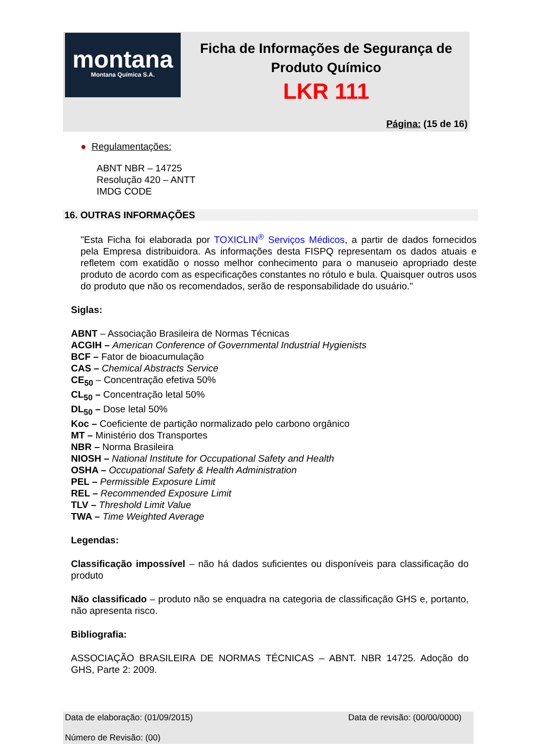montana
Montana Química S.A.
Ficha de Informações de Segurança de
Produto Químico
LKR 111
Página: (15 de 16)
● Regulamentações:
ABNT NBR – 14725
Resolução 420 – ANTT
IMDG CODE
16. OUTRAS INFORMAÇÕES
"Esta Ficha foi elaborada por TOXICLIN<sup>®</sup> Serviços Médicos, a partir de dados fornecidos pela Empresa distribuidora. As informações desta FISPQ representam os dados atuais e refletem com exatidão o nosso melhor conhecimento para o manuseio apropriado deste produto de acordo com as especificações constantes no rótulo e bula. Quaisquer outros usos do produto que não os recomendados, serão de responsabilidade do usuário."
Siglas:
ABNT – Associação Brasileira de Normas Técnicas
ACGIH – American Conference of Governmental Industrial Hygienists
BCF – Fator de bioacumulação
CAS – Chemical Abstracts Service
CE<sub>50</sub> – Concentração efetiva 50%
CL<sub>50</sub> – Concentração letal 50%
DL<sub>50</sub> – Dose letal 50%
Koc – Coeficiente de partição normalizado pelo carbono orgânico
MT – Ministério dos Transportes
NBR – Norma Brasileira
NIOSH – National Institute for Occupational Safety and Health
OSHA – Occupational Safety & Health Administration
PEL – Permissible Exposure Limit
REL – Recommended Exposure Limit
TLV – Threshold Limit Value
TWA – Time Weighted Average
Legendas:
Classificação impossível – não há dados suficientes ou disponíveis para classificação do produto
Não classificado – produto não se enquadra na categoria de classificação GHS e, portanto, não apresenta risco.
Bibliografia:
ASSOCIAÇÃO BRASILEIRA DE NORMAS TÉCNICAS – ABNT. NBR 14725. Adoção do GHS, Parte 2: 2009.
Data de elaboração: (01/09/2015) Data de revisão: (00/00/0000)
Número de Revisão: (00)